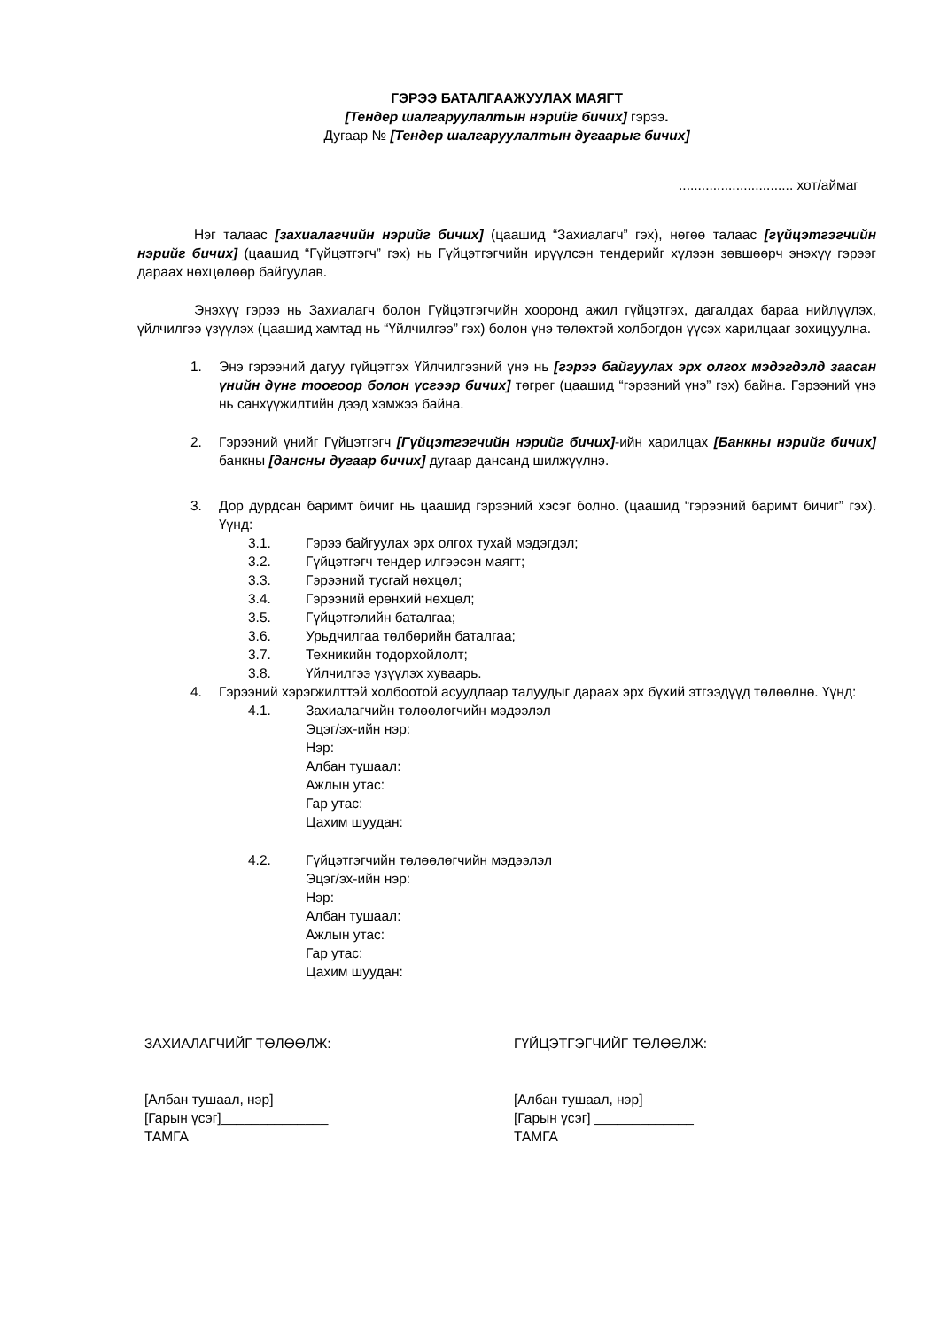ГЭРЭЭ БАТАЛГААЖУУЛАХ МАЯГТ
[Тендер шалгаруулалтын нэрийг бичих] гэрээ.
Дугаар № [Тендер шалгаруулалтын дугаарыг бичих]
.............................. хот/аймаг
Нэг талаас [захиалагчийн нэрийг бичих] (цаашид “Захиалагч” гэх), нөгөө талаас [гүйцэтгэгчийн нэрийг бичих] (цаашид “Гүйцэтгэгч” гэх) нь Гүйцэтгэгчийн ирүүлсэн тендерийг хүлээн зөвшөөрч энэхүү гэрээг дараах нөхцөлөөр байгуулав.
Энэхүү гэрээ нь Захиалагч болон Гүйцэтгэгчийн хооронд ажил гүйцэтгэх, дагалдах бараа нийлүүлэх, үйлчилгээ үзүүлэх (цаашид хамтад нь “Үйлчилгээ” гэх) болон үнэ төлөхтэй холбогдон үүсэх харилцааг зохицуулна.
1. Энэ гэрээний дагуу гүйцэтгэх Үйлчилгээний үнэ нь [гэрээ байгуулах эрх олгох мэдэгдэлд заасан үнийн дүнг тоогоор болон үсгээр бичих] төгрөг (цаашид “гэрээний үнэ” гэх) байна. Гэрээний үнэ нь санхүүжилтийн дээд хэмжээ байна.
2. Гэрээний үнийг Гүйцэтгэгч [Гүйцэтгэгчийн нэрийг бичих]-ийн харилцах [Банкны нэрийг бичих] банкны [дансны дугаар бичих] дугаар дансанд шилжүүлнэ.
3. Дор дурдсан баримт бичиг нь цаашид гэрээний хэсэг болно. (цаашид “гэрээний баримт бичиг” гэх). Үүнд:
3.1. Гэрээ байгуулах эрх олгох тухай мэдэгдэл;
3.2. Гүйцэтгэгч тендер илгээсэн маягт;
3.3. Гэрээний тусгай нөхцөл;
3.4. Гэрээний ерөнхий нөхцөл;
3.5. Гүйцэтгэлийн баталгаа;
3.6. Урьдчилгаа төлбөрийн баталгаа;
3.7. Техникийн тодорхойлолт;
3.8. Үйлчилгээ үзүүлэх хуваарь.
4. Гэрээний хэрэгжилттэй холбоотой асуудлаар талуудыг дараах эрх бүхий этгээдүүд төлөөлнө. Үүнд:
4.1. Захиалагчийн төлөөлөгчийн мэдээлэл
Эцэг/эх-ийн нэр:
Нэр:
Албан тушаал:
Ажлын утас:
Гар утас:
Цахим шуудан:
4.2. Гүйцэтгэгчийн төлөөлөгчийн мэдээлэл
Эцэг/эх-ийн нэр:
Нэр:
Албан тушаал:
Ажлын утас:
Гар утас:
Цахим шуудан:
ЗАХИАЛАГЧИЙГ ТӨЛӨӨЛЖ:
[Албан тушаал, нэр]
[Гарын үсэг]______________
ТАМГА
ГҮЙЦЭТГЭГЧИЙГ ТӨЛӨӨЛЖ:
[Албан тушаал, нэр]
[Гарын үсэг] _____________
ТАМГА